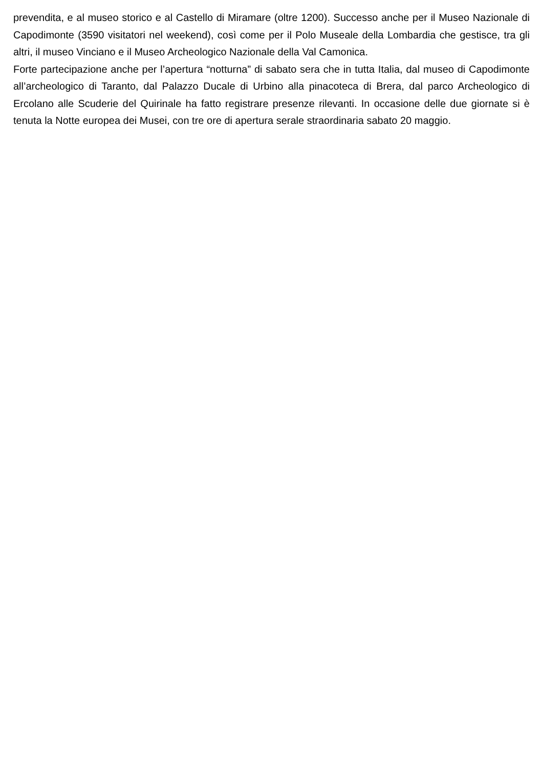prevendita, e al museo storico e al Castello di Miramare (oltre 1200). Successo anche per il Museo Nazionale di Capodimonte (3590 visitatori nel weekend), così come per il Polo Museale della Lombardia che gestisce, tra gli altri, il museo Vinciano e il Museo Archeologico Nazionale della Val Camonica.
Forte partecipazione anche per l’apertura “notturna” di sabato sera che in tutta Italia, dal museo di Capodimonte all’archeologico di Taranto, dal Palazzo Ducale di Urbino alla pinacoteca di Brera, dal parco Archeologico di Ercolano alle Scuderie del Quirinale ha fatto registrare presenze rilevanti. In occasione delle due giornate si è tenuta la Notte europea dei Musei, con tre ore di apertura serale straordinaria sabato 20 maggio.